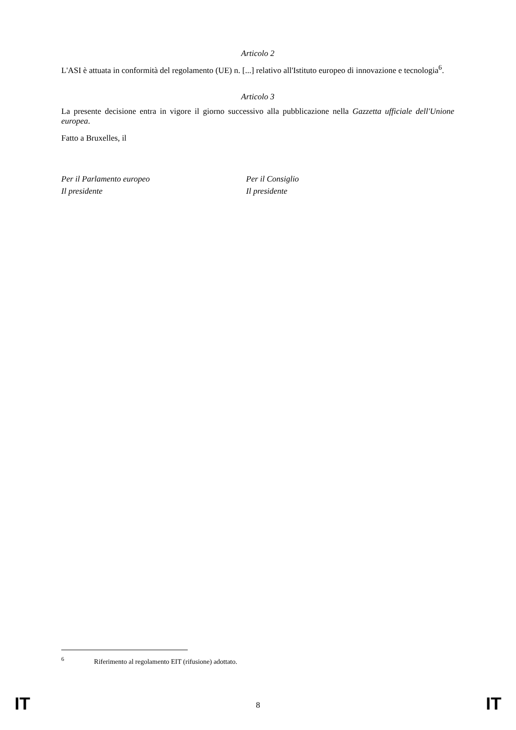Articolo 2
L'ASI è attuata in conformità del regolamento (UE) n. [...] relativo all'Istituto europeo di innovazione e tecnologia<sup>6</sup>.
Articolo 3
La presente decisione entra in vigore il giorno successivo alla pubblicazione nella Gazzetta ufficiale dell'Unione europea.
Fatto a Bruxelles, il
Per il Parlamento europeo
Il presidente
Per il Consiglio
Il presidente
<sup>6</sup> Riferimento al regolamento EIT (rifusione) adottato.
IT 8 IT